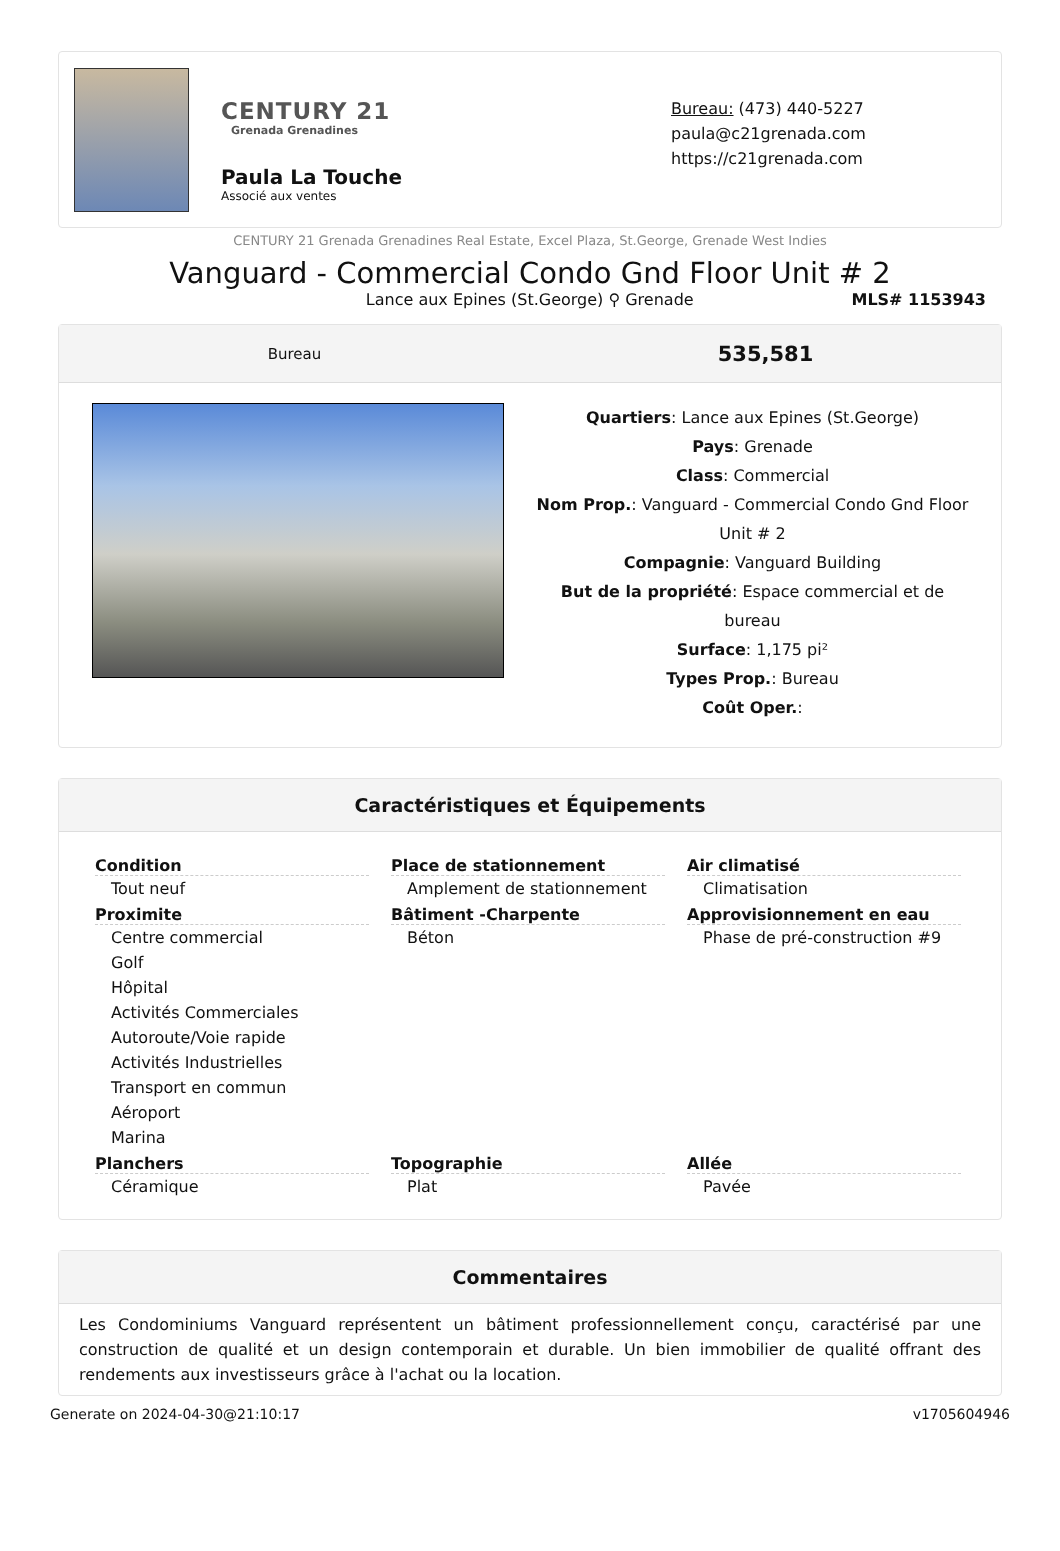CENTURY 21
Grenada Grenadines
Paula La Touche
Associé aux ventes
Bureau: (473) 440-5227
paula@c21grenada.com
https://c21grenada.com
CENTURY 21 Grenada Grenadines Real Estate, Excel Plaza, St.George, Grenade West Indies
Vanguard - Commercial Condo Gnd Floor Unit # 2
Lance aux Epines (St.George) ⚲ Grenade
MLS# 1153943
Bureau
535,581
Quartiers: Lance aux Epines (St.George)
Pays: Grenade
Class: Commercial
Nom Prop.: Vanguard - Commercial Condo Gnd Floor Unit # 2
Compagnie: Vanguard Building
But de la propriété: Espace commercial et de bureau
Surface: 1,175 pi²
Types Prop.: Bureau
Coût Oper.:
Caractéristiques et Équipements
Condition
Tout neuf
Proximite
Centre commercial
Golf
Hôpital
Activités Commerciales
Autoroute/Voie rapide
Activités Industrielles
Transport en commun
Aéroport
Marina
Place de stationnement
Amplement de stationnement
Bâtiment -Charpente
Béton
Air climatisé
Climatisation
Approvisionnement en eau
Phase de pré-construction #9
Planchers
Céramique
Topographie
Plat
Allée
Pavée
Commentaires
Les Condominiums Vanguard représentent un bâtiment professionnellement conçu, caractérisé par une construction de qualité et un design contemporain et durable. Un bien immobilier de qualité offrant des rendements aux investisseurs grâce à l'achat ou la location.
Generate on 2024-04-30@21:10:17 v1705604946